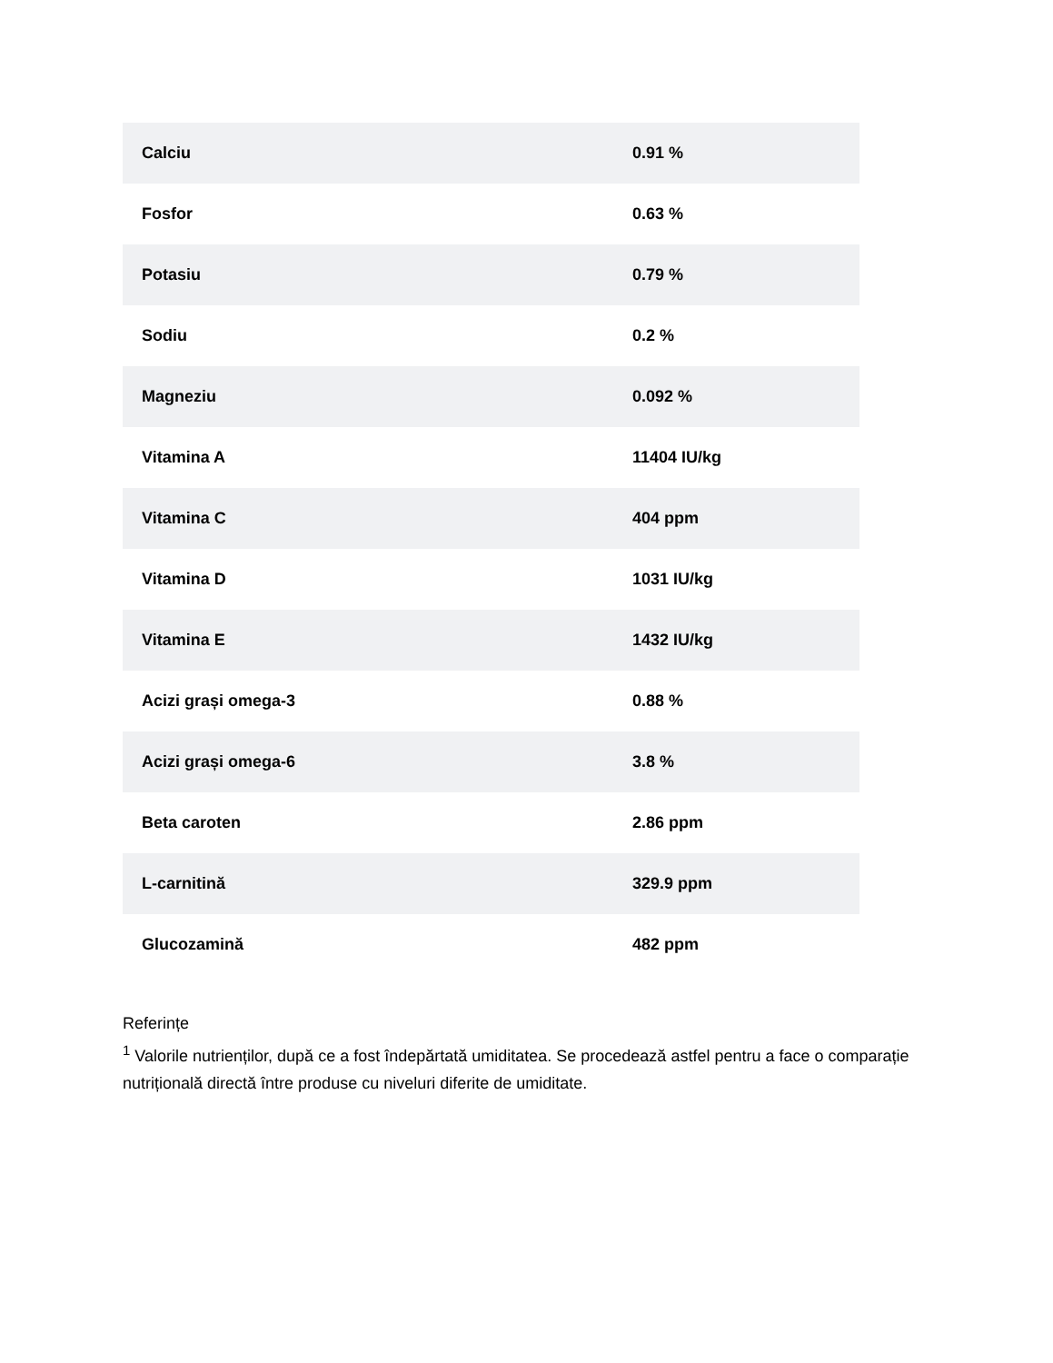| Calciu | 0.91 % |
| Fosfor | 0.63 % |
| Potasiu | 0.79 % |
| Sodiu | 0.2 % |
| Magneziu | 0.092 % |
| Vitamina A | 11404 IU/kg |
| Vitamina C | 404 ppm |
| Vitamina D | 1031 IU/kg |
| Vitamina E | 1432 IU/kg |
| Acizi grași omega-3 | 0.88 % |
| Acizi grași omega-6 | 3.8 % |
| Beta caroten | 2.86 ppm |
| L-carnitină | 329.9 ppm |
| Glucozamină | 482 ppm |
Referințe
<sup>1</sup> Valorile nutrienților, după ce a fost îndepărtată umiditatea. Se procedează astfel pentru a face o comparație nutrițională directă între produse cu niveluri diferite de umiditate.